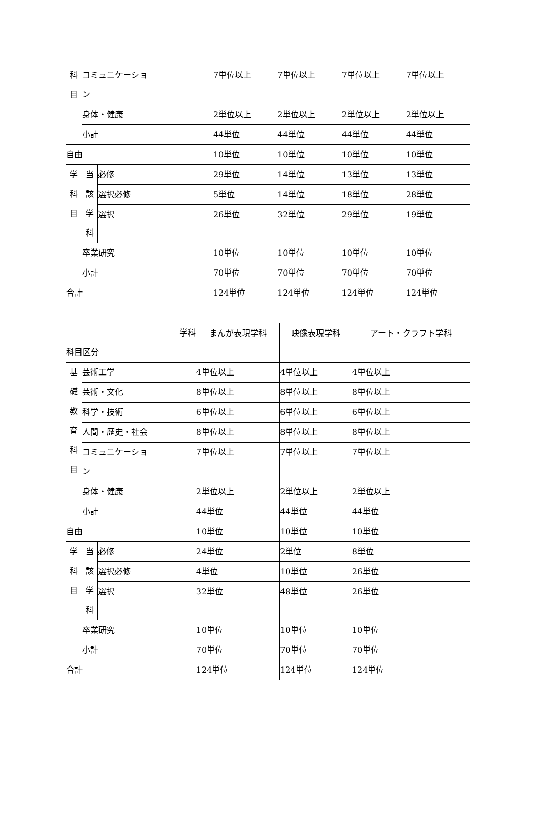| 科 目 | コミュニケーショ ン | | 7単位以上 | 7単位以上 | 7単位以上 | 7単位以上 |
| | 身体・健康 | | 2単位以上 | 2単位以上 | 2単位以上 | 2単位以上 |
| | 小計 | | 44単位 | 44単位 | 44単位 | 44単位 |
| 自由 | | | 10単位 | 10単位 | 10単位 | 10単位 |
| 学 科 目 | 当 該 学 科 | 必修 | 29単位 | 14単位 | 13単位 | 13単位 |
| | | 選択必修 | 5単位 | 14単位 | 18単位 | 28単位 |
| | | 選択 | 26単位 | 32単位 | 29単位 | 19単位 |
| | 卒業研究 | | 10単位 | 10単位 | 10単位 | 10単位 |
| | 小計 | | 70単位 | 70単位 | 70単位 | 70単位 |
| 合計 | | | 124単位 | 124単位 | 124単位 | 124単位 |
| 学科 科目区分 | | | まんが表現学科 | 映像表現学科 | アート・クラフト学科 |
| 基 礎 教 育 科 目 | 芸術工学 | | 4単位以上 | 4単位以上 | 4単位以上 |
| | 芸術・文化 | | 8単位以上 | 8単位以上 | 8単位以上 |
| | 科学・技術 | | 6単位以上 | 6単位以上 | 6単位以上 |
| | 人間・歴史・社会 | | 8単位以上 | 8単位以上 | 8単位以上 |
| | コミュニケーショ ン | | 7単位以上 | 7単位以上 | 7単位以上 |
| | 身体・健康 | | 2単位以上 | 2単位以上 | 2単位以上 |
| | 小計 | | 44単位 | 44単位 | 44単位 |
| 自由 | | | 10単位 | 10単位 | 10単位 |
| 学 科 目 | 当 該 学 科 | 必修 | 24単位 | 2単位 | 8単位 |
| | | 選択必修 | 4単位 | 10単位 | 26単位 |
| | | 選択 | 32単位 | 48単位 | 26単位 |
| | 卒業研究 | | 10単位 | 10単位 | 10単位 |
| | 小計 | | 70単位 | 70単位 | 70単位 |
| 合計 | | | 124単位 | 124単位 | 124単位 |